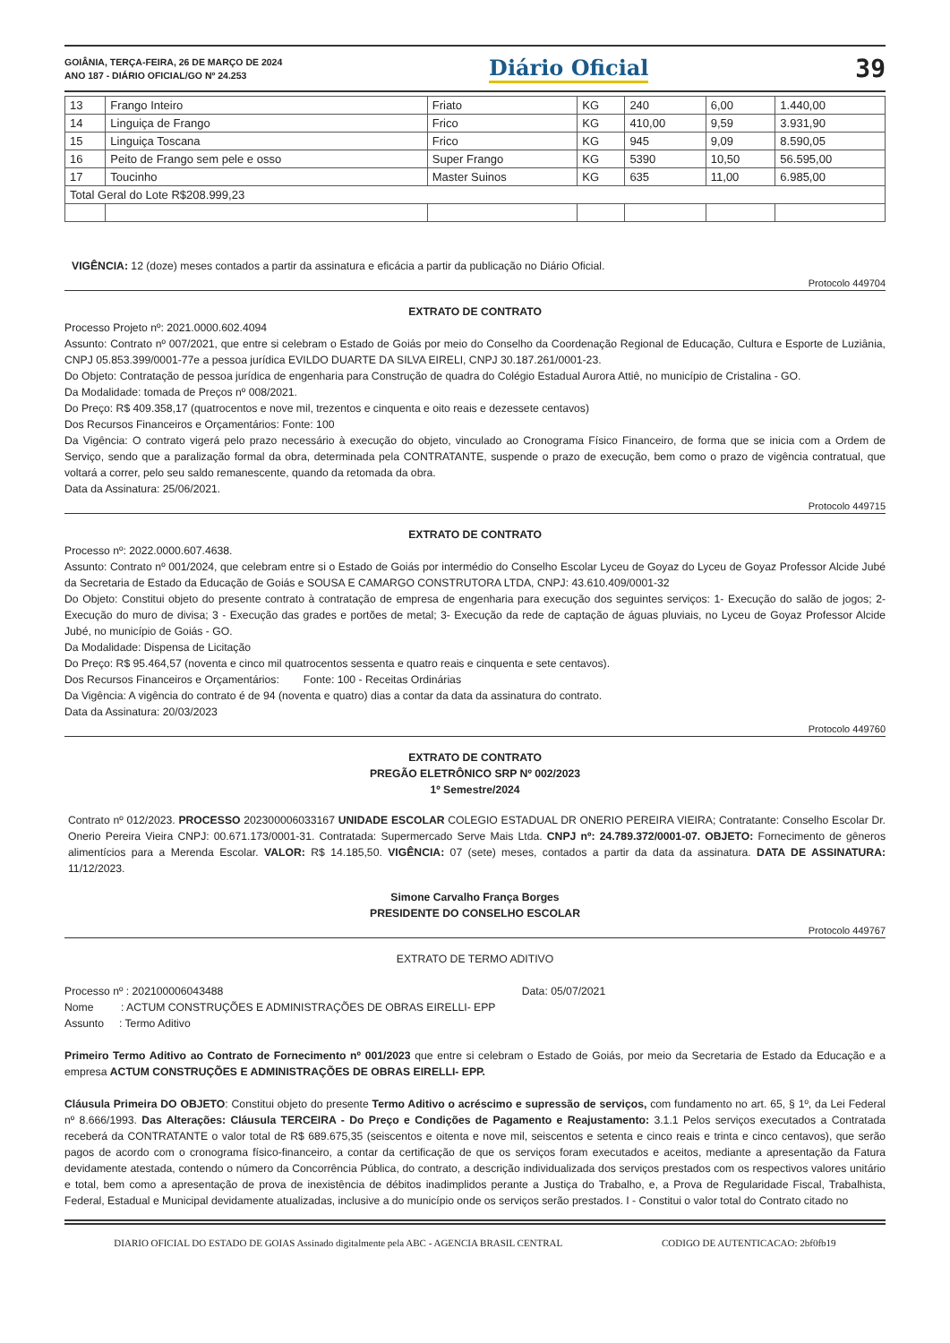GOIÂNIA, TERÇA-FEIRA, 26 DE MARÇO DE 2024
ANO 187 - DIÁRIO OFICIAL/GO Nº 24.253
Diário Oficial
39
| 13 | Frango Inteiro | Friato | KG | 240 | 6,00 | 1.440,00 |
| 14 | Linguiça de Frango | Frico | KG | 410,00 | 9,59 | 3.931,90 |
| 15 | Linguiça Toscana | Frico | KG | 945 | 9,09 | 8.590,05 |
| 16 | Peito de Frango sem pele e osso | Super Frango | KG | 5390 | 10,50 | 56.595,00 |
| 17 | Toucinho | Master Suinos | KG | 635 | 11,00 | 6.985,00 |
| Total Geral do Lote R$208.999,23 | | | | | | |
VIGÊNCIA: 12 (doze) meses contados a partir da assinatura e eficácia a partir da publicação no Diário Oficial.
Protocolo 449704
EXTRATO DE CONTRATO
Processo Projeto nº: 2021.0000.602.4094
Assunto: Contrato nº 007/2021, que entre si celebram o Estado de Goiás por meio do Conselho da Coordenação Regional de Educação, Cultura e Esporte de Luziânia, CNPJ 05.853.399/0001-77e a pessoa jurídica EVILDO DUARTE DA SILVA EIRELI, CNPJ 30.187.261/0001-23.
Do Objeto: Contratação de pessoa jurídica de engenharia para Construção de quadra do Colégio Estadual Aurora Attiê, no município de Cristalina - GO.
Da Modalidade: tomada de Preços nº 008/2021.
Do Preço: R$ 409.358,17 (quatrocentos e nove mil, trezentos e cinquenta e oito reais e dezessete centavos)
Dos Recursos Financeiros e Orçamentários: Fonte: 100
Da Vigência: O contrato vigerá pelo prazo necessário à execução do objeto, vinculado ao Cronograma Físico Financeiro, de forma que se inicia com a Ordem de Serviço, sendo que a paralização formal da obra, determinada pela CONTRATANTE, suspende o prazo de execução, bem como o prazo de vigência contratual, que voltará a correr, pelo seu saldo remanescente, quando da retomada da obra.
Data da Assinatura: 25/06/2021.
Protocolo 449715
EXTRATO DE CONTRATO
Processo nº: 2022.0000.607.4638.
Assunto: Contrato nº 001/2024, que celebram entre si o Estado de Goiás por intermédio do Conselho Escolar Lyceu de Goyaz do Lyceu de Goyaz Professor Alcide Jubé da Secretaria de Estado da Educação de Goiás e SOUSA E CAMARGO CONSTRUTORA LTDA, CNPJ: 43.610.409/0001-32
Do Objeto: Constitui objeto do presente contrato à contratação de empresa de engenharia para execução dos seguintes serviços: 1- Execução do salão de jogos; 2- Execução do muro de divisa; 3 - Execução das grades e portões de metal; 3- Execução da rede de captação de águas pluviais, no Lyceu de Goyaz Professor Alcide Jubé, no município de Goiás - GO.
Da Modalidade: Dispensa de Licitação
Do Preço: R$ 95.464,57 (noventa e cinco mil quatrocentos sessenta e quatro reais e cinquenta e sete centavos).
Dos Recursos Financeiros e Orçamentários: Fonte: 100 - Receitas Ordinárias
Da Vigência: A vigência do contrato é de 94 (noventa e quatro) dias a contar da data da assinatura do contrato.
Data da Assinatura: 20/03/2023
Protocolo 449760
EXTRATO DE CONTRATO
PREGÃO ELETRÔNICO SRP Nº 002/2023
1º Semestre/2024
Contrato nº 012/2023. PROCESSO 202300006033167 UNIDADE ESCOLAR COLEGIO ESTADUAL DR ONERIO PEREIRA VIEIRA; Contratante: Conselho Escolar Dr. Onerio Pereira Vieira CNPJ: 00.671.173/0001-31. Contratada: Supermercado Serve Mais Ltda. CNPJ nº: 24.789.372/0001-07. OBJETO: Fornecimento de gêneros alimentícios para a Merenda Escolar. VALOR: R$ 14.185,50. VIGÊNCIA: 07 (sete) meses, contados a partir da data da assinatura. DATA DE ASSINATURA: 11/12/2023.
Simone Carvalho França Borges
PRESIDENTE DO CONSELHO ESCOLAR
Protocolo 449767
EXTRATO DE TERMO ADITIVO
Processo nº : 202100006043488 Data: 05/07/2021
Nome : ACTUM CONSTRUÇÕES E ADMINISTRAÇÕES DE OBRAS EIRELLI- EPP
Assunto : Termo Aditivo
Primeiro Termo Aditivo ao Contrato de Fornecimento nº 001/2023 que entre si celebram o Estado de Goiás, por meio da Secretaria de Estado da Educação e a empresa ACTUM CONSTRUÇÕES E ADMINISTRAÇÕES DE OBRAS EIRELLI- EPP.
Cláusula Primeira DO OBJETO: Constitui objeto do presente Termo Aditivo o acréscimo e supressão de serviços, com fundamento no art. 65, § 1º, da Lei Federal nº 8.666/1993. Das Alterações: Cláusula TERCEIRA - Do Preço e Condições de Pagamento e Reajustamento: 3.1.1 Pelos serviços executados a Contratada receberá da CONTRATANTE o valor total de R$ 689.675,35 (seiscentos e oitenta e nove mil, seiscentos e setenta e cinco reais e trinta e cinco centavos), que serão pagos de acordo com o cronograma físico-financeiro, a contar da certificação de que os serviços foram executados e aceitos, mediante a apresentação da Fatura devidamente atestada, contendo o número da Concorrência Pública, do contrato, a descrição individualizada dos serviços prestados com os respectivos valores unitário e total, bem como a apresentação de prova de inexistência de débitos inadimplidos perante a Justiça do Trabalho, e, a Prova de Regularidade Fiscal, Trabalhista, Federal, Estadual e Municipal devidamente atualizadas, inclusive a do município onde os serviços serão prestados. I - Constitui o valor total do Contrato citado no
DIARIO OFICIAL DO ESTADO DE GOIAS Assinado digitalmente pela ABC - AGENCIA BRASIL CENTRAL CODIGO DE AUTENTICACAO: 2bf0fb19